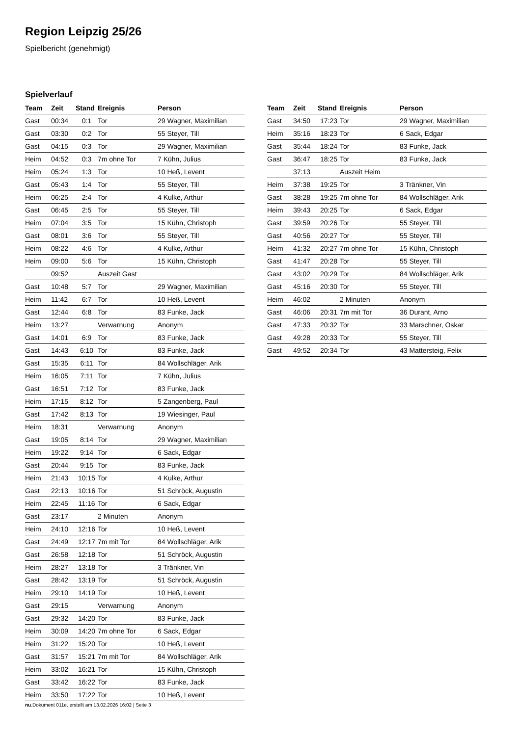Region Leipzig 25/26
Spielbericht (genehmigt)
Spielverlauf
| Team | Zeit | Stand | Ereignis | Person |
| --- | --- | --- | --- | --- |
| Gast | 00:34 | 0:1 | Tor | 29 Wagner, Maximilian |
| Gast | 03:30 | 0:2 | Tor | 55 Steyer, Till |
| Gast | 04:15 | 0:3 | Tor | 29 Wagner, Maximilian |
| Heim | 04:52 | 0:3 | 7m ohne Tor | 7 Kühn, Julius |
| Heim | 05:24 | 1:3 | Tor | 10 Heß, Levent |
| Gast | 05:43 | 1:4 | Tor | 55 Steyer, Till |
| Heim | 06:25 | 2:4 | Tor | 4 Kulke, Arthur |
| Gast | 06:45 | 2:5 | Tor | 55 Steyer, Till |
| Heim | 07:04 | 3:5 | Tor | 15 Kühn, Christoph |
| Gast | 08:01 | 3:6 | Tor | 55 Steyer, Till |
| Heim | 08:22 | 4:6 | Tor | 4 Kulke, Arthur |
| Heim | 09:00 | 5:6 | Tor | 15 Kühn, Christoph |
| | 09:52 | | Auszeit Gast | |
| Gast | 10:48 | 5:7 | Tor | 29 Wagner, Maximilian |
| Heim | 11:42 | 6:7 | Tor | 10 Heß, Levent |
| Gast | 12:44 | 6:8 | Tor | 83 Funke, Jack |
| Heim | 13:27 | | Verwarnung | Anonym |
| Gast | 14:01 | 6:9 | Tor | 83 Funke, Jack |
| Gast | 14:43 | 6:10 | Tor | 83 Funke, Jack |
| Gast | 15:35 | 6:11 | Tor | 84 Wollschläger, Arik |
| Heim | 16:05 | 7:11 | Tor | 7 Kühn, Julius |
| Gast | 16:51 | 7:12 | Tor | 83 Funke, Jack |
| Heim | 17:15 | 8:12 | Tor | 5 Zangenberg, Paul |
| Gast | 17:42 | 8:13 | Tor | 19 Wiesinger, Paul |
| Heim | 18:31 | | Verwarnung | Anonym |
| Gast | 19:05 | 8:14 | Tor | 29 Wagner, Maximilian |
| Heim | 19:22 | 9:14 | Tor | 6 Sack, Edgar |
| Gast | 20:44 | 9:15 | Tor | 83 Funke, Jack |
| Heim | 21:43 | 10:15 | Tor | 4 Kulke, Arthur |
| Gast | 22:13 | 10:16 | Tor | 51 Schröck, Augustin |
| Heim | 22:45 | 11:16 | Tor | 6 Sack, Edgar |
| Gast | 23:17 | | 2 Minuten | Anonym |
| Heim | 24:10 | 12:16 | Tor | 10 Heß, Levent |
| Gast | 24:49 | 12:17 | 7m mit Tor | 84 Wollschläger, Arik |
| Gast | 26:58 | 12:18 | Tor | 51 Schröck, Augustin |
| Heim | 28:27 | 13:18 | Tor | 3 Tränkner, Vin |
| Gast | 28:42 | 13:19 | Tor | 51 Schröck, Augustin |
| Heim | 29:10 | 14:19 | Tor | 10 Heß, Levent |
| Gast | 29:15 | | Verwarnung | Anonym |
| Gast | 29:32 | 14:20 | Tor | 83 Funke, Jack |
| Heim | 30:09 | 14:20 | 7m ohne Tor | 6 Sack, Edgar |
| Heim | 31:22 | 15:20 | Tor | 10 Heß, Levent |
| Gast | 31:57 | 15:21 | 7m mit Tor | 84 Wollschläger, Arik |
| Heim | 33:02 | 16:21 | Tor | 15 Kühn, Christoph |
| Gast | 33:42 | 16:22 | Tor | 83 Funke, Jack |
| Heim | 33:50 | 17:22 | Tor | 10 Heß, Levent |
| Team | Zeit | Stand | Ereignis | Person |
| --- | --- | --- | --- | --- |
| Gast | 34:50 | 17:23 | Tor | 29 Wagner, Maximilian |
| Heim | 35:16 | 18:23 | Tor | 6 Sack, Edgar |
| Gast | 35:44 | 18:24 | Tor | 83 Funke, Jack |
| Gast | 36:47 | 18:25 | Tor | 83 Funke, Jack |
| | 37:13 | | Auszeit Heim | |
| Heim | 37:38 | 19:25 | Tor | 3 Tränkner, Vin |
| Gast | 38:28 | 19:25 | 7m ohne Tor | 84 Wollschläger, Arik |
| Heim | 39:43 | 20:25 | Tor | 6 Sack, Edgar |
| Gast | 39:59 | 20:26 | Tor | 55 Steyer, Till |
| Gast | 40:56 | 20:27 | Tor | 55 Steyer, Till |
| Heim | 41:32 | 20:27 | 7m ohne Tor | 15 Kühn, Christoph |
| Gast | 41:47 | 20:28 | Tor | 55 Steyer, Till |
| Gast | 43:02 | 20:29 | Tor | 84 Wollschläger, Arik |
| Gast | 45:16 | 20:30 | Tor | 55 Steyer, Till |
| Heim | 46:02 | | 2 Minuten | Anonym |
| Gast | 46:06 | 20:31 | 7m mit Tor | 36 Durant, Arno |
| Gast | 47:33 | 20:32 | Tor | 33 Marschner, Oskar |
| Gast | 49:28 | 20:33 | Tor | 55 Steyer, Till |
| Gast | 49:52 | 20:34 | Tor | 43 Mattersteig, Felix |
nu.Dokument 011e, erstellt am 13.02.2026 16:02 | Seite 3